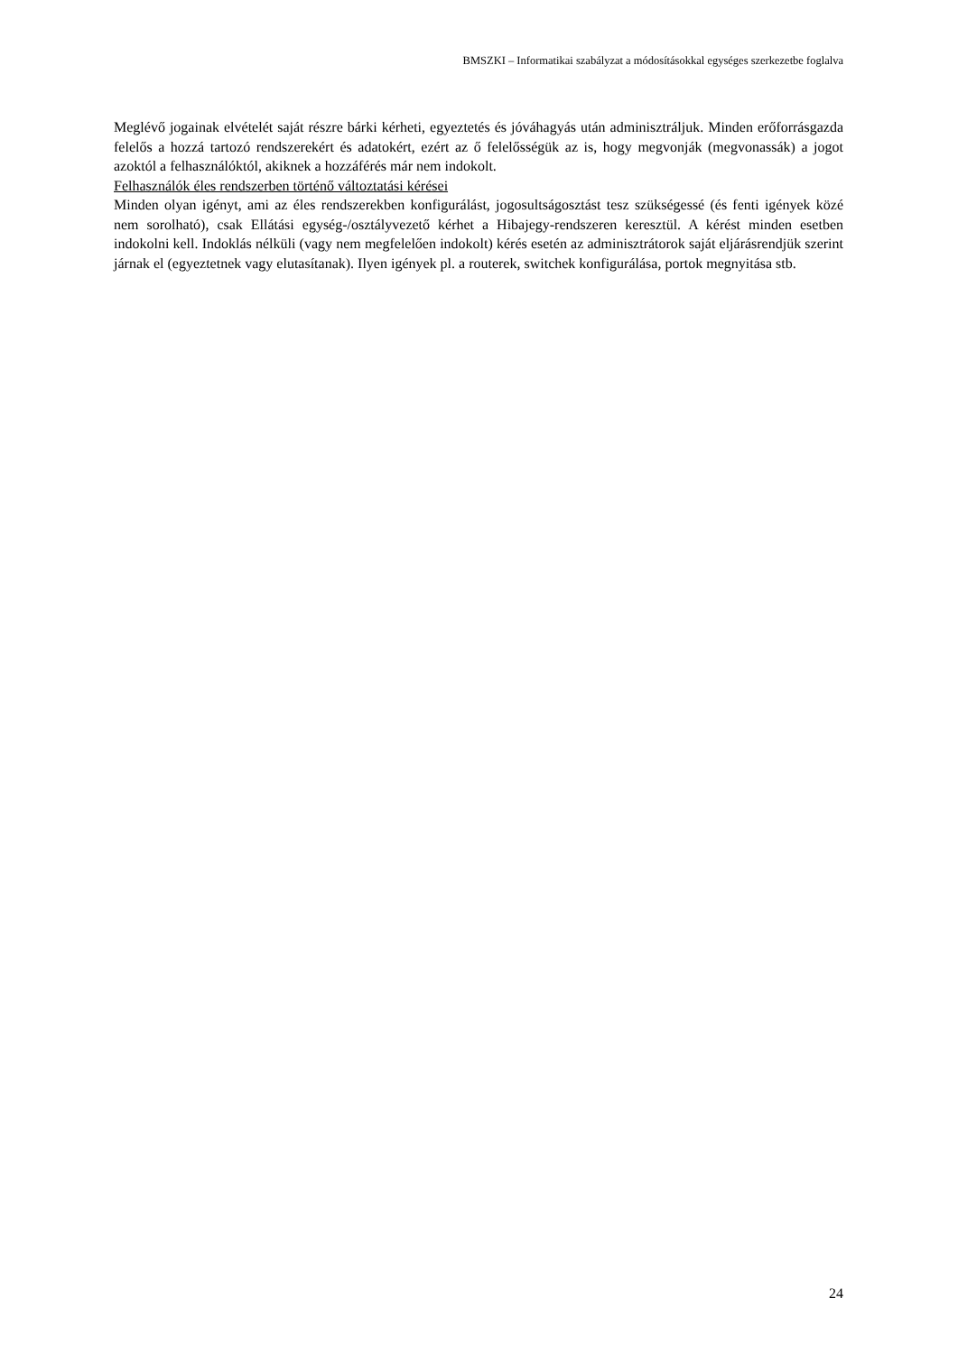BMSZKI – Informatikai szabályzat a módosításokkal egységes szerkezetbe foglalva
Meglévő jogainak elvételét saját részre bárki kérheti, egyeztetés és jóváhagyás után adminisztráljuk. Minden erőforrásgazda felelős a hozzá tartozó rendszerekért és adatokért, ezért az ő felelősségük az is, hogy megvonják (megvonassák) a jogot azoktól a felhasználóktól, akiknek a hozzáférés már nem indokolt.
Felhasználók éles rendszerben történő változtatási kérései
Minden olyan igényt, ami az éles rendszerekben konfigurálást, jogosultságosztást tesz szükségessé (és fenti igények közé nem sorolható), csak Ellátási egység-/osztályvezető kérhet a Hibajegy-rendszeren keresztül. A kérést minden esetben indokolni kell. Indoklás nélküli (vagy nem megfelelően indokolt) kérés esetén az adminisztrátorok saját eljárásrendjük szerint járnak el (egyeztetnek vagy elutasítanak). Ilyen igények pl. a routerek, switchek konfigurálása, portok megnyitása stb.
24